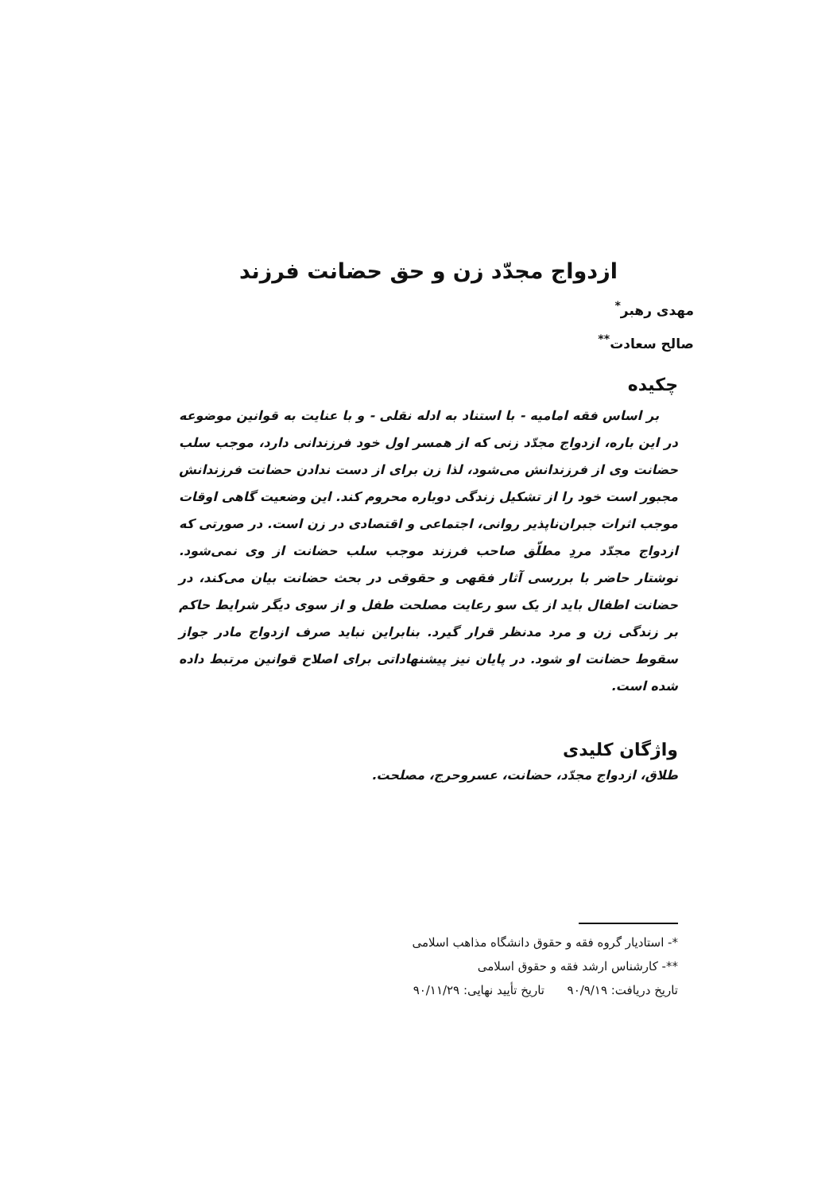ازدواج مجدّد زن و حق حضانت فرزند
مهدی رهبر<sup>*</sup>
صالح سعادت<sup>**</sup>
چکیده
بر اساس فقه امامیه - با استناد به ادله نقلی - و با عنایت به قوانین موضوعه در این باره، ازدواج مجدّد زنی که از همسر اول خود فرزندانی دارد، موجب سلب حضانت وی از فرزندانش می‌شود، لذا زن برای از دست ندادن حضانت فرزندانش مجبور است خود را از تشکیل زندگی دوباره محروم کند. این وضعیت گاهی اوقات موجب اثرات جبران‌ناپذیر روانی، اجتماعی و اقتصادی در زن است. در صورتی که ازدواج مجدّد مردِ مطلّق صاحب فرزند موجب سلب حضانت از وی نمی‌شود. نوشتار حاضر با بررسی آثار فقهی و حقوقی در بحث حضانت بیان می‌کند، در حضانت اطفال باید از یک سو رعایت مصلحت طفل و از سوی دیگر شرایط حاکم بر زندگی زن و مرد مدنظر قرار گیرد. بنابراین نباید صرف ازدواج مادر جواز سقوط حضانت او شود. در پایان نیز پیشنهاداتی برای اصلاح قوانین مرتبط داده شده است.
واژگان کلیدی
طلاق، ازدواج مجدّد، حضانت، عسروحرج، مصلحت.
*- استادیار گروه فقه و حقوق دانشگاه مذاهب اسلامی
**- کارشناس ارشد فقه و حقوق اسلامی
تاریخ دریافت: ۹۰/۹/۱۹ تاریخ تأیید نهایی: ۹۰/۱۱/۲۹